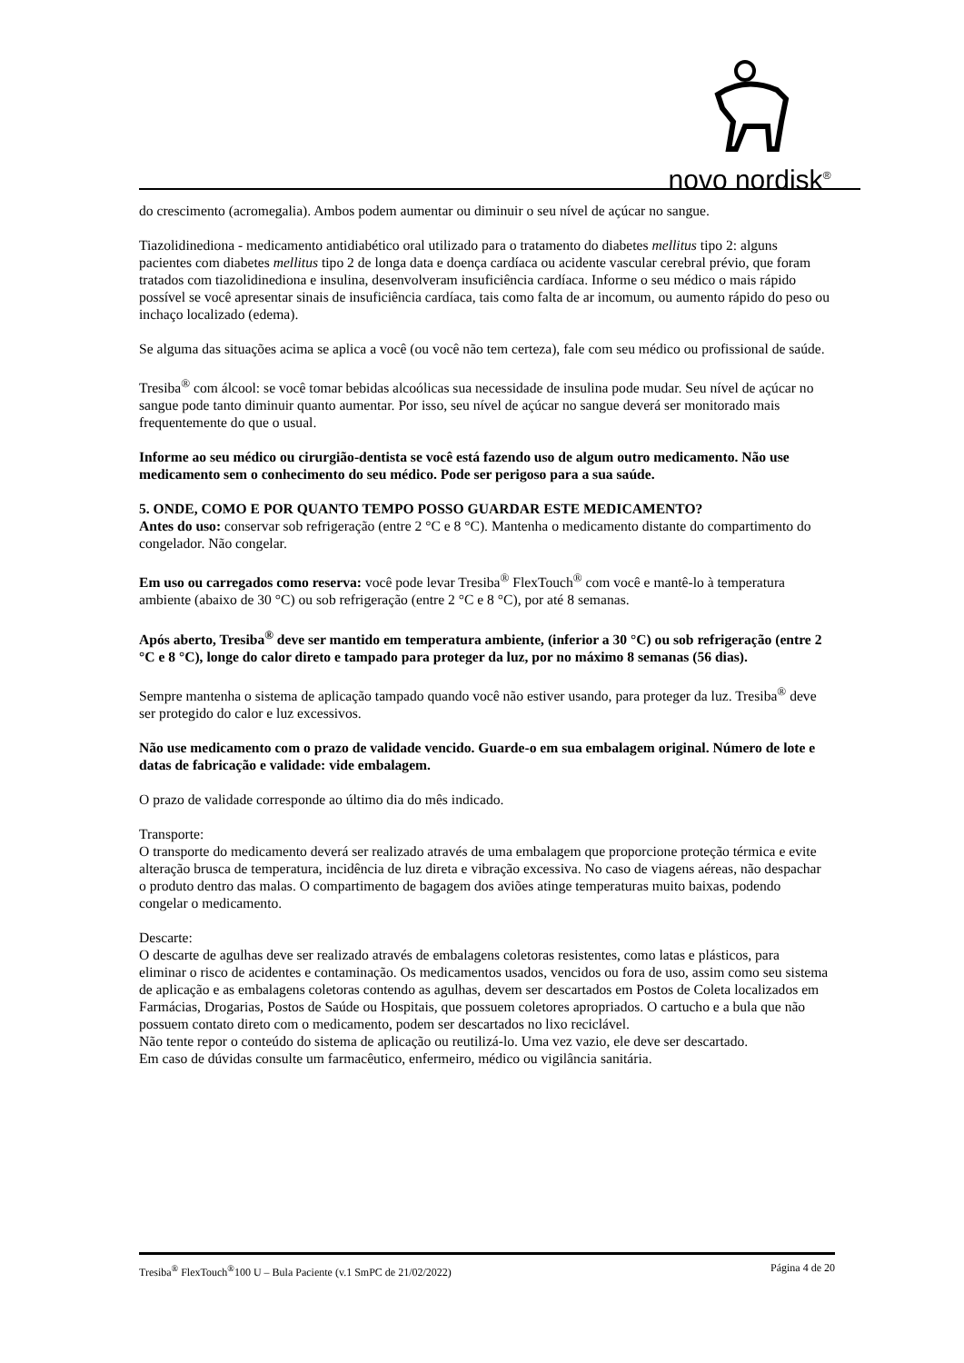novo nordisk<sup>®</sup>
do crescimento (acromegalia). Ambos podem aumentar ou diminuir o seu nível de açúcar no sangue.
Tiazolidinediona - medicamento antidiabético oral utilizado para o tratamento do diabetes mellitus tipo 2: alguns pacientes com diabetes mellitus tipo 2 de longa data e doença cardíaca ou acidente vascular cerebral prévio, que foram tratados com tiazolidinediona e insulina, desenvolveram insuficiência cardíaca. Informe o seu médico o mais rápido possível se você apresentar sinais de insuficiência cardíaca, tais como falta de ar incomum, ou aumento rápido do peso ou inchaço localizado (edema).
Se alguma das situações acima se aplica a você (ou você não tem certeza), fale com seu médico ou profissional de saúde.
Tresiba<sup>®</sup> com álcool: se você tomar bebidas alcoólicas sua necessidade de insulina pode mudar. Seu nível de açúcar no sangue pode tanto diminuir quanto aumentar. Por isso, seu nível de açúcar no sangue deverá ser monitorado mais frequentemente do que o usual.
Informe ao seu médico ou cirurgião-dentista se você está fazendo uso de algum outro medicamento. Não use medicamento sem o conhecimento do seu médico. Pode ser perigoso para a sua saúde.
5. ONDE, COMO E POR QUANTO TEMPO POSSO GUARDAR ESTE MEDICAMENTO?
Antes do uso: conservar sob refrigeração (entre 2 °C e 8 °C). Mantenha o medicamento distante do compartimento do congelador. Não congelar.
Em uso ou carregados como reserva: você pode levar Tresiba<sup>®</sup> FlexTouch<sup>®</sup> com você e mantê-lo à temperatura ambiente (abaixo de 30 °C) ou sob refrigeração (entre 2 °C e 8 °C), por até 8 semanas.
Após aberto, Tresiba<sup>®</sup> deve ser mantido em temperatura ambiente, (inferior a 30 °C) ou sob refrigeração (entre 2 °C e 8 °C), longe do calor direto e tampado para proteger da luz, por no máximo 8 semanas (56 dias).
Sempre mantenha o sistema de aplicação tampado quando você não estiver usando, para proteger da luz. Tresiba<sup>®</sup> deve ser protegido do calor e luz excessivos.
Não use medicamento com o prazo de validade vencido. Guarde-o em sua embalagem original. Número de lote e datas de fabricação e validade: vide embalagem.
O prazo de validade corresponde ao último dia do mês indicado.
Transporte:
O transporte do medicamento deverá ser realizado através de uma embalagem que proporcione proteção térmica e evite alteração brusca de temperatura, incidência de luz direta e vibração excessiva. No caso de viagens aéreas, não despachar o produto dentro das malas. O compartimento de bagagem dos aviões atinge temperaturas muito baixas, podendo congelar o medicamento.
Descarte:
O descarte de agulhas deve ser realizado através de embalagens coletoras resistentes, como latas e plásticos, para eliminar o risco de acidentes e contaminação. Os medicamentos usados, vencidos ou fora de uso, assim como seu sistema de aplicação e as embalagens coletoras contendo as agulhas, devem ser descartados em Postos de Coleta localizados em Farmácias, Drogarias, Postos de Saúde ou Hospitais, que possuem coletores apropriados. O cartucho e a bula que não possuem contato direto com o medicamento, podem ser descartados no lixo reciclável.
Não tente repor o conteúdo do sistema de aplicação ou reutilizá-lo. Uma vez vazio, ele deve ser descartado.
Em caso de dúvidas consulte um farmacêutico, enfermeiro, médico ou vigilância sanitária.
Tresiba<sup>®</sup> FlexTouch<sup>®</sup>100 U – Bula Paciente (v.1 SmPC de 21/02/2022) Página 4 de 20